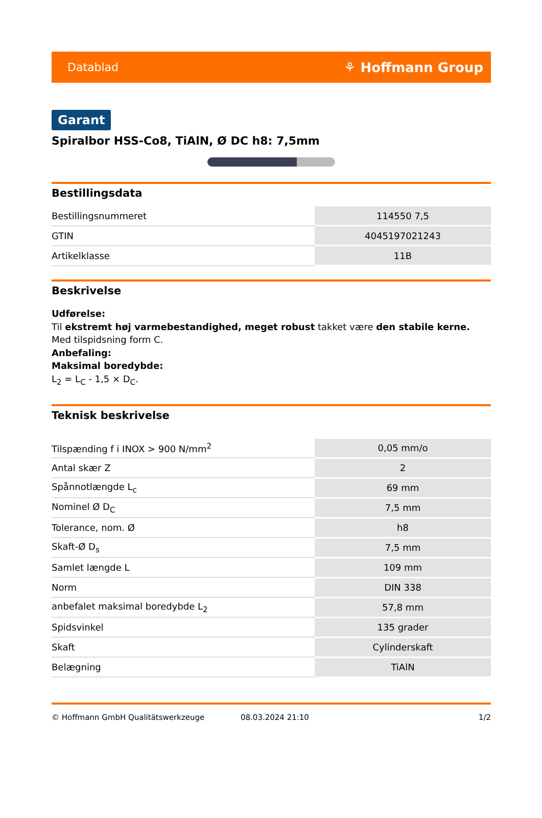Datablad ⚘ Hoffmann Group
Garant
Spiralbor HSS-Co8, TiAlN, Ø DC h8: 7,5mm
Bestillingsdata
| Bestillingsnummeret | 114550 7,5 |
| GTIN | 4045197021243 |
| Artikelklasse | 11B |
Beskrivelse
Udførelse:
Til ekstremt høj varmebestandighed, meget robust takket være den stabile kerne.
Med tilspidsning form C.
Anbefaling:
Maksimal boredybde:
L<sub>2</sub> = L<sub>C</sub> - 1,5 × D<sub>C</sub>.
Teknisk beskrivelse
| Tilspænding f i INOX > 900 N/mm<sup>2</sup> | 0,05 mm/o |
| Antal skær Z | 2 |
| Spånnotlængde L<sub>c</sub> | 69 mm |
| Nominel Ø D<sub>C</sub> | 7,5 mm |
| Tolerance, nom. Ø | h8 |
| Skaft-Ø D<sub>s</sub> | 7,5 mm |
| Samlet længde L | 109 mm |
| Norm | DIN 338 |
| anbefalet maksimal boredybde L<sub>2</sub> | 57,8 mm |
| Spidsvinkel | 135 grader |
| Skaft | Cylinderskaft |
| Belægning | TiAlN |
© Hoffmann GmbH Qualitätswerkzeuge 08.03.2024 21:10 1/2